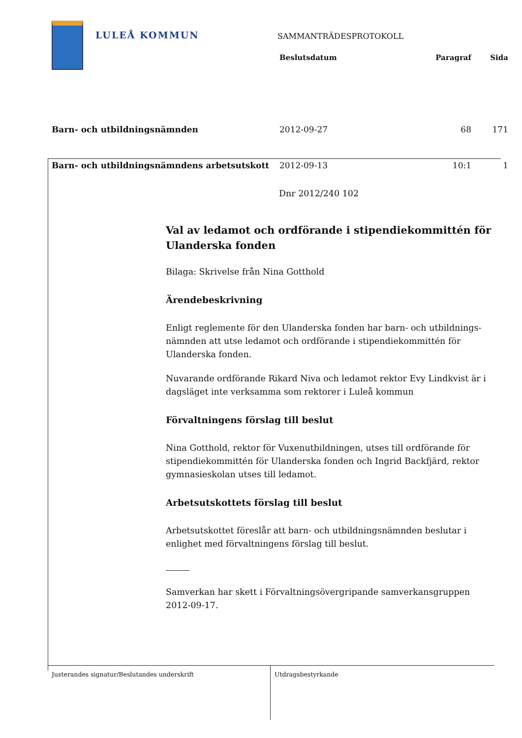LULEÅ KOMMUN
SAMMANTRÄDESPROTOKOLL
| | Beslutsdatum | Paragraf | Sida |
| --- | --- | --- | --- |
| Barn- och utbildningsnämnden | 2012-09-27 | 68 | 171 |
| Barn- och utbildningsnämndens arbetsutskott | 2012-09-13 | 10:1 | 1 |
Dnr 2012/240 102
Val av ledamot och ordförande i stipendiekommittén för Ulanderska fonden
Bilaga: Skrivelse från Nina Gotthold
Ärendebeskrivning
Enligt reglemente för den Ulanderska fonden har barn- och utbildnings-nämnden att utse ledamot och ordförande i stipendiekommittén för Ulanderska fonden.
Nuvarande ordförande Rikard Niva och ledamot rektor Evy Lindkvist är i dagsläget inte verksamma som rektorer i Luleå kommun
Förvaltningens förslag till beslut
Nina Gotthold, rektor för Vuxenutbildningen, utses till ordförande för stipendiekommittén för Ulanderska fonden och Ingrid Backfjärd, rektor gymnasieskolan utses till ledamot.
Arbetsutskottets förslag till beslut
Arbetsutskottet föreslår att barn- och utbildningsnämnden beslutar i enlighet med förvaltningens förslag till beslut.
Samverkan har skett i Förvaltningsövergripande samverkansgruppen 2012-09-17.
Justerandes signatur/Beslutandes underskrift Utdragsbestyrkande